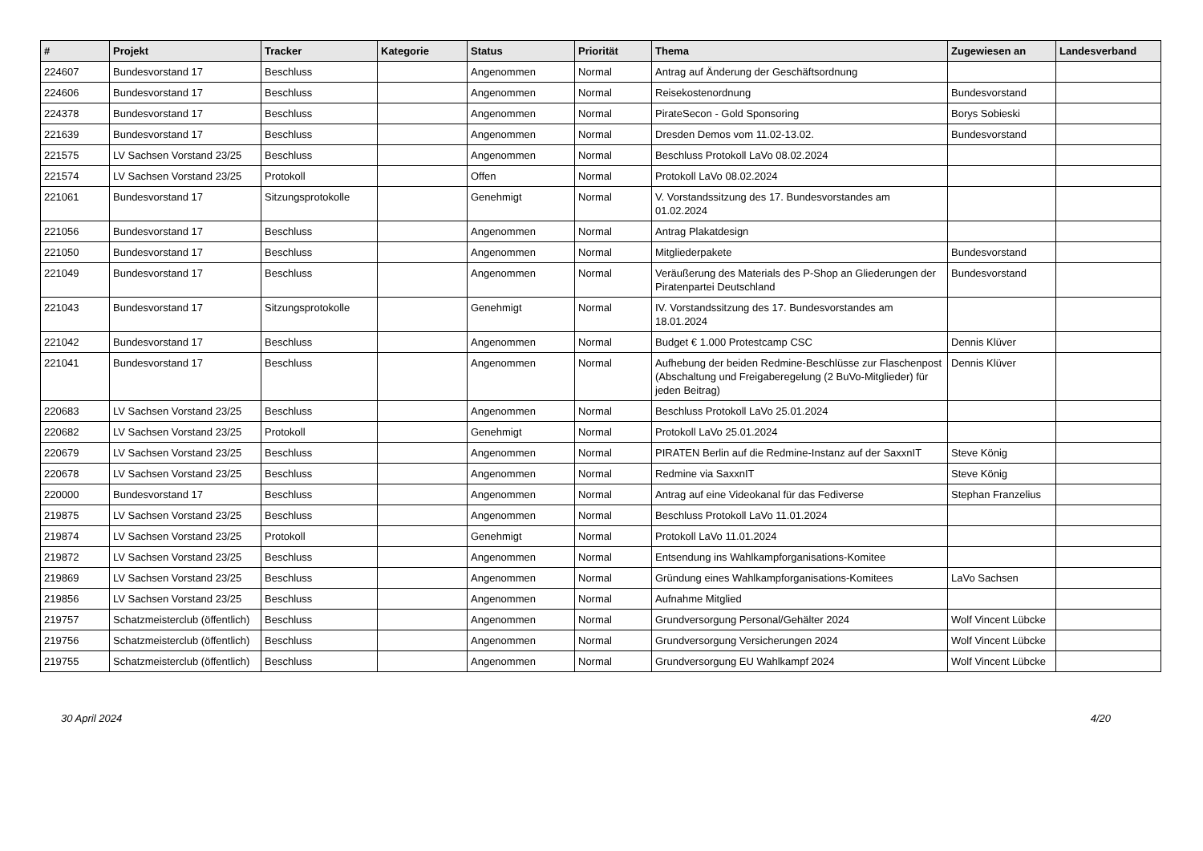| # | Projekt | Tracker | Kategorie | Status | Priorität | Thema | Zugewiesen an | Landesverband |
| --- | --- | --- | --- | --- | --- | --- | --- | --- |
| 224607 | Bundesvorstand 17 | Beschluss | | Angenommen | Normal | Antrag auf Änderung der Geschäftsordnung | | |
| 224606 | Bundesvorstand 17 | Beschluss | | Angenommen | Normal | Reisekostenordnung | Bundesvorstand | |
| 224378 | Bundesvorstand 17 | Beschluss | | Angenommen | Normal | PirateSecon - Gold Sponsoring | Borys Sobieski | |
| 221639 | Bundesvorstand 17 | Beschluss | | Angenommen | Normal | Dresden Demos vom 11.02-13.02. | Bundesvorstand | |
| 221575 | LV Sachsen Vorstand 23/25 | Beschluss | | Angenommen | Normal | Beschluss Protokoll LaVo 08.02.2024 | | |
| 221574 | LV Sachsen Vorstand 23/25 | Protokoll | | Offen | Normal | Protokoll LaVo 08.02.2024 | | |
| 221061 | Bundesvorstand 17 | Sitzungsprotokolle | | Genehmigt | Normal | V. Vorstandssitzung des 17. Bundesvorstandes am 01.02.2024 | | |
| 221056 | Bundesvorstand 17 | Beschluss | | Angenommen | Normal | Antrag Plakatdesign | | |
| 221050 | Bundesvorstand 17 | Beschluss | | Angenommen | Normal | Mitgliederpakete | Bundesvorstand | |
| 221049 | Bundesvorstand 17 | Beschluss | | Angenommen | Normal | Veräußerung des Materials des P-Shop an Gliederungen der Piratenpartei Deutschland | Bundesvorstand | |
| 221043 | Bundesvorstand 17 | Sitzungsprotokolle | | Genehmigt | Normal | IV. Vorstandssitzung des 17. Bundesvorstandes am 18.01.2024 | | |
| 221042 | Bundesvorstand 17 | Beschluss | | Angenommen | Normal | Budget € 1.000 Protestcamp CSC | Dennis Klüver | |
| 221041 | Bundesvorstand 17 | Beschluss | | Angenommen | Normal | Aufhebung der beiden Redmine-Beschlüsse zur Flaschenpost (Abschaltung und Freigaberegelung (2 BuVo-Mitglieder) für jeden Beitrag) | Dennis Klüver | |
| 220683 | LV Sachsen Vorstand 23/25 | Beschluss | | Angenommen | Normal | Beschluss Protokoll LaVo 25.01.2024 | | |
| 220682 | LV Sachsen Vorstand 23/25 | Protokoll | | Genehmigt | Normal | Protokoll LaVo 25.01.2024 | | |
| 220679 | LV Sachsen Vorstand 23/25 | Beschluss | | Angenommen | Normal | PIRATEN Berlin auf die Redmine-Instanz auf der SaxxnIT | Steve König | |
| 220678 | LV Sachsen Vorstand 23/25 | Beschluss | | Angenommen | Normal | Redmine via SaxxnIT | Steve König | |
| 220000 | Bundesvorstand 17 | Beschluss | | Angenommen | Normal | Antrag auf eine Videokanal für das Fediverse | Stephan Franzelius | |
| 219875 | LV Sachsen Vorstand 23/25 | Beschluss | | Angenommen | Normal | Beschluss Protokoll LaVo 11.01.2024 | | |
| 219874 | LV Sachsen Vorstand 23/25 | Protokoll | | Genehmigt | Normal | Protokoll LaVo 11.01.2024 | | |
| 219872 | LV Sachsen Vorstand 23/25 | Beschluss | | Angenommen | Normal | Entsendung ins Wahlkampforganisations-Komitee | | |
| 219869 | LV Sachsen Vorstand 23/25 | Beschluss | | Angenommen | Normal | Gründung eines Wahlkampforganisations-Komitees | LaVo Sachsen | |
| 219856 | LV Sachsen Vorstand 23/25 | Beschluss | | Angenommen | Normal | Aufnahme Mitglied | | |
| 219757 | Schatzmeisterclub (öffentlich) | Beschluss | | Angenommen | Normal | Grundversorgung Personal/Gehälter 2024 | Wolf Vincent Lübcke | |
| 219756 | Schatzmeisterclub (öffentlich) | Beschluss | | Angenommen | Normal | Grundversorgung Versicherungen 2024 | Wolf Vincent Lübcke | |
| 219755 | Schatzmeisterclub (öffentlich) | Beschluss | | Angenommen | Normal | Grundversorgung EU Wahlkampf 2024 | Wolf Vincent Lübcke | |
30 April 2024 4/20